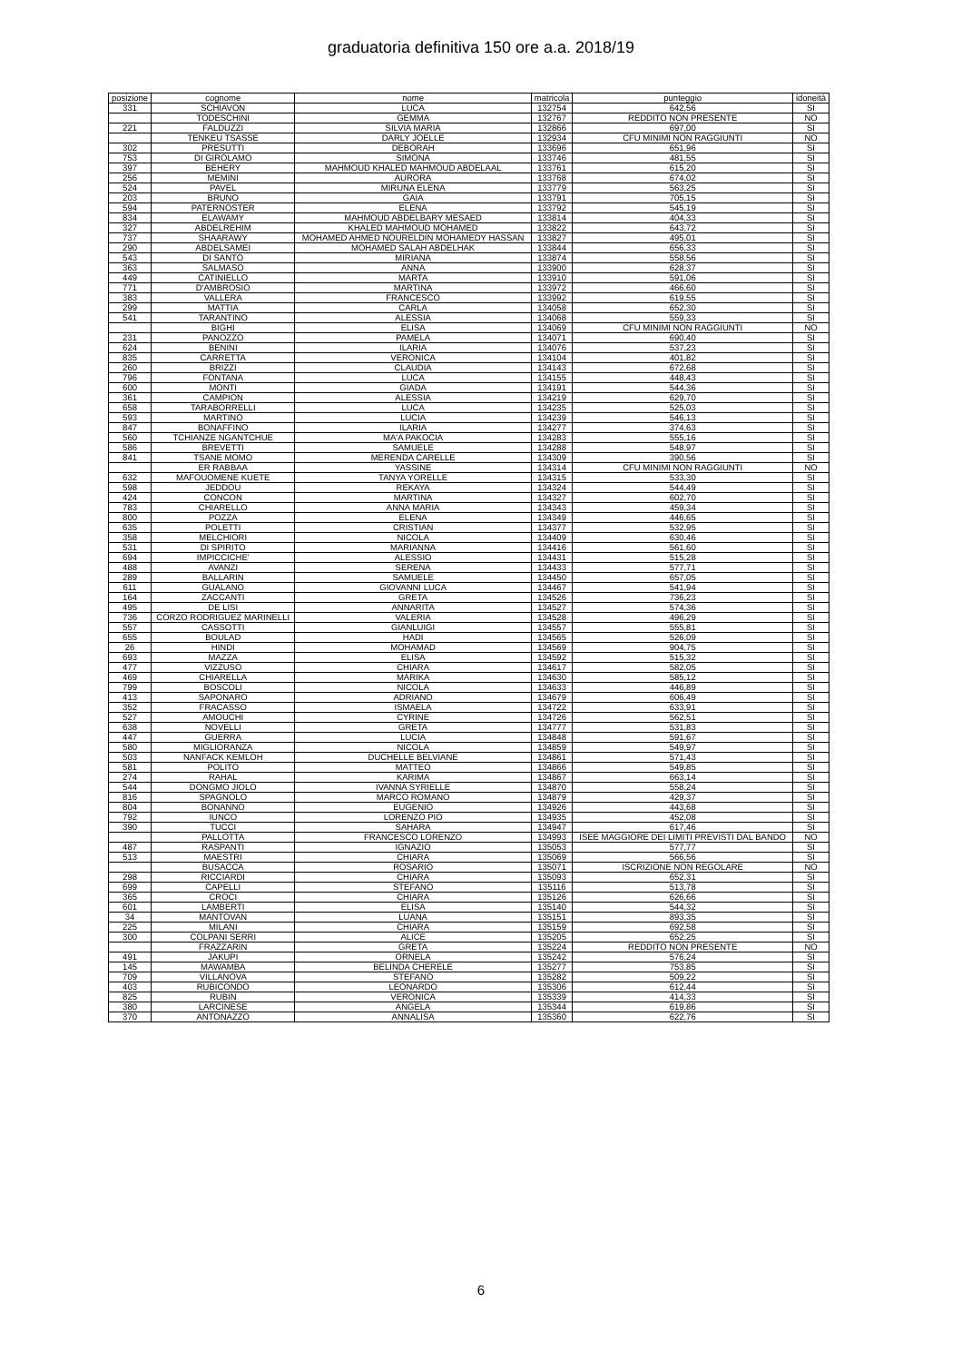graduatoria definitiva 150 ore a.a. 2018/19
| posizione | cognome | nome | matricola | punteggio | idoneità |
| --- | --- | --- | --- | --- | --- |
| 331 | SCHIAVON | LUCA | 132754 | 642,56 | SI |
| | TODESCHINI | GEMMA | 132767 | REDDITO NON PRESENTE | NO |
| 221 | FALDUZZI | SILVIA MARIA | 132866 | 697,00 | SI |
| | TENKEU TSASSE | DARLY JOELLE | 132934 | CFU MINIMI NON RAGGIUNTI | NO |
| 302 | PRESUTTI | DEBORAH | 133696 | 651,96 | SI |
| 753 | DI GIROLAMO | SIMONA | 133746 | 481,55 | SI |
| 397 | BEHERY | MAHMOUD KHALED MAHMOUD ABDELAAL | 133761 | 615,20 | SI |
| 256 | MEMINI | AURORA | 133768 | 674,02 | SI |
| 524 | PAVEL | MIRUNA ELENA | 133779 | 563,25 | SI |
| 203 | BRUNO | GAIA | 133791 | 705,15 | SI |
| 594 | PATERNOSTER | ELENA | 133792 | 545,19 | SI |
| 834 | ELAWAMY | MAHMOUD ABDELBARY MESAED | 133814 | 404,33 | SI |
| 327 | ABDELREHIM | KHALED MAHMOUD MOHAMED | 133822 | 643,72 | SI |
| 737 | SHAARAWY | MOHAMED AHMED NOURELDIN MOHAMEDY HASSAN | 133827 | 495,01 | SI |
| 290 | ABDELSAMEI | MOHAMED SALAH ABDELHAK | 133844 | 656,33 | SI |
| 543 | DI SANTO | MIRIANA | 133874 | 558,56 | SI |
| 363 | SALMASO | ANNA | 133900 | 628,37 | SI |
| 449 | CATINIELLO | MARTA | 133910 | 591,06 | SI |
| 771 | D'AMBROSIO | MARTINA | 133972 | 466,60 | SI |
| 383 | VALLERA | FRANCESCO | 133992 | 619,55 | SI |
| 299 | MATTIA | CARLA | 134058 | 652,30 | SI |
| 541 | TARANTINO | ALESSIA | 134068 | 559,33 | SI |
| | BIGHI | ELISA | 134069 | CFU MINIMI NON RAGGIUNTI | NO |
| 231 | PANOZZO | PAMELA | 134071 | 690,40 | SI |
| 624 | BENINI | ILARIA | 134076 | 537,23 | SI |
| 835 | CARRETTA | VERONICA | 134104 | 401,82 | SI |
| 260 | BRIZZI | CLAUDIA | 134143 | 672,68 | SI |
| 796 | FONTANA | LUCA | 134155 | 448,43 | SI |
| 600 | MONTI | GIADA | 134191 | 544,36 | SI |
| 361 | CAMPION | ALESSIA | 134219 | 629,70 | SI |
| 658 | TARABORRELLI | LUCA | 134235 | 525,03 | SI |
| 593 | MARTINO | LUCIA | 134239 | 546,13 | SI |
| 847 | BONAFFINO | ILARIA | 134277 | 374,63 | SI |
| 560 | TCHIANZE NGANTCHUE | MA'A PAKOCIA | 134283 | 555,16 | SI |
| 586 | BREVETTI | SAMUELE | 134288 | 548,97 | SI |
| 841 | TSANE MOMO | MERENDA CARELLE | 134309 | 390,56 | SI |
| | ER RABBAA | YASSINE | 134314 | CFU MINIMI NON RAGGIUNTI | NO |
| 632 | MAFOUOMENE KUETE | TANYA YORELLE | 134315 | 533,30 | SI |
| 598 | JEDDOU | REKAYA | 134324 | 544,49 | SI |
| 424 | CONCON | MARTINA | 134327 | 602,70 | SI |
| 783 | CHIARELLO | ANNA MARIA | 134343 | 459,34 | SI |
| 800 | POZZA | ELENA | 134349 | 446,65 | SI |
| 635 | POLETTI | CRISTIAN | 134377 | 532,95 | SI |
| 358 | MELCHIORI | NICOLA | 134409 | 630,46 | SI |
| 531 | DI SPIRITO | MARIANNA | 134416 | 561,60 | SI |
| 694 | IMPICCICHE' | ALESSIO | 134431 | 515,28 | SI |
| 488 | AVANZI | SERENA | 134433 | 577,71 | SI |
| 289 | BALLARIN | SAMUELE | 134450 | 657,05 | SI |
| 611 | GUALANO | GIOVANNI LUCA | 134467 | 541,94 | SI |
| 164 | ZACCANTI | GRETA | 134526 | 736,23 | SI |
| 495 | DE LISI | ANNARITA | 134527 | 574,36 | SI |
| 736 | CORZO RODRIGUEZ MARINELLI | VALERIA | 134528 | 496,29 | SI |
| 557 | CASSOTTI | GIANLUIGI | 134557 | 555,81 | SI |
| 655 | BOULAD | HADI | 134565 | 526,09 | SI |
| 26 | HINDI | MOHAMAD | 134569 | 904,75 | SI |
| 693 | MAZZA | ELISA | 134592 | 515,32 | SI |
| 477 | VIZZUSO | CHIARA | 134617 | 582,05 | SI |
| 469 | CHIARELLA | MARIKA | 134630 | 585,12 | SI |
| 799 | BOSCOLI | NICOLA | 134633 | 446,89 | SI |
| 413 | SAPONARO | ADRIANO | 134679 | 606,49 | SI |
| 352 | FRACASSO | ISMAELA | 134722 | 633,91 | SI |
| 527 | AMOUCHI | CYRINE | 134726 | 562,51 | SI |
| 638 | NOVELLI | GRETA | 134777 | 531,83 | SI |
| 447 | GUERRA | LUCIA | 134848 | 591,67 | SI |
| 580 | MIGLIORANZA | NICOLA | 134859 | 549,97 | SI |
| 503 | NANFACK KEMLOH | DUCHELLE BELVIANE | 134861 | 571,43 | SI |
| 581 | POLITO | MATTEO | 134866 | 549,85 | SI |
| 274 | RAHAL | KARIMA | 134867 | 663,14 | SI |
| 544 | DONGMO JIOLO | IVANNA SYRIELLE | 134870 | 558,24 | SI |
| 816 | SPAGNOLO | MARCO ROMANO | 134879 | 429,37 | SI |
| 804 | BONANNO | EUGENIO | 134926 | 443,68 | SI |
| 792 | IUNCO | LORENZO PIO | 134935 | 452,08 | SI |
| 390 | TUCCI | SAHARA | 134947 | 617,46 | SI |
| | PALLOTTA | FRANCESCO LORENZO | 134993 | ISEE MAGGIORE DEI LIMITI PREVISTI DAL BANDO | NO |
| 487 | RASPANTI | IGNAZIO | 135053 | 577,77 | SI |
| 513 | MAESTRI | CHIARA | 135069 | 566,56 | SI |
| | BUSACCA | ROSARIO | 135071 | ISCRIZIONE NON REGOLARE | NO |
| 298 | RICCIARDI | CHIARA | 135093 | 652,31 | SI |
| 699 | CAPELLI | STEFANO | 135116 | 513,78 | SI |
| 365 | CROCI | CHIARA | 135126 | 626,66 | SI |
| 601 | LAMBERTI | ELISA | 135140 | 544,32 | SI |
| 34 | MANTOVAN | LUANA | 135151 | 893,35 | SI |
| 225 | MILANI | CHIARA | 135159 | 692,58 | SI |
| 300 | COLPANI SERRI | ALICE | 135205 | 652,25 | SI |
| | FRAZZARIN | GRETA | 135224 | REDDITO NON PRESENTE | NO |
| 491 | JAKUPI | ORNELA | 135242 | 576,24 | SI |
| 145 | MAWAMBA | BELINDA CHERELE | 135277 | 753,85 | SI |
| 709 | VILLANOVA | STEFANO | 135282 | 509,22 | SI |
| 403 | RUBICONDO | LEONARDO | 135306 | 612,44 | SI |
| 825 | RUBIN | VERONICA | 135339 | 414,33 | SI |
| 380 | LARCINESE | ANGELA | 135344 | 619,86 | SI |
| 370 | ANTONAZZO | ANNALISA | 135360 | 622,76 | SI |
6